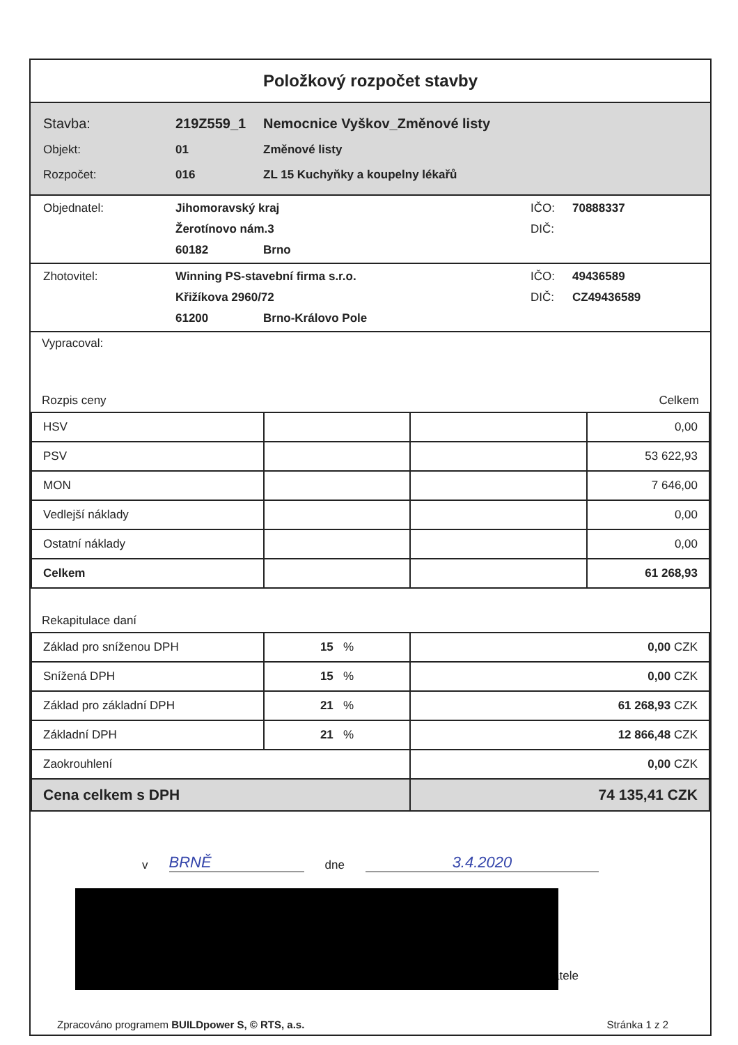Položkový rozpočet stavby
Stavba: 219Z559_1 Nemocnice Vyškov_Změnové listy
Objekt: 01 Změnové listy
Rozpočet: 016 ZL 15 Kuchyňky a koupelny lékařů
Objednatel: Jihomoravský kraj IČO: 70888337 Žerotínovo nám.3 DIČ: 60182 Brno
Zhotovitel: Winning PS-stavební firma s.r.o. IČO: 49436589 Křižíkova 2960/72 DIČ: CZ49436589 61200 Brno-Královo Pole
Vypracoval:
Rozpis ceny Celkem
| HSV | | | 0,00 |
| PSV | | | 53 622,93 |
| MON | | | 7 646,00 |
| Vedlejší náklady | | | 0,00 |
| Ostatní náklady | | | 0,00 |
| Celkem | | | 61 268,93 |
Rekapitulace daní
| Základ pro sníženou DPH | 15 % | 0,00 CZK |
| Snížená DPH | 15 % | 0,00 CZK |
| Základ pro základní DPH | 21 % | 61 268,93 CZK |
| Základní DPH | 21 % | 12 866,48 CZK |
| Zaokrouhlení | | 0,00 CZK |
| Cena celkem s DPH | | 74 135,41 CZK |
v BRNĚ dne 3.4.2020
atele
Zpracováno programem BUILDpower S, © RTS, a.s. Stránka 1 z 2